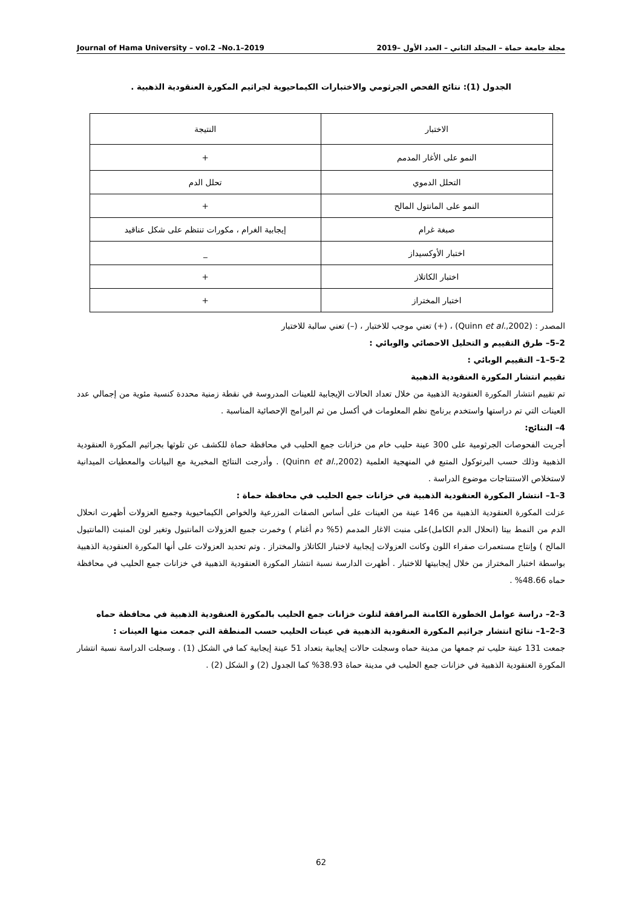مجلة جامعة حماة – المجلد الثاني – العدد الأول –2019 Journal of Hama University – vol.2 –No.1–2019
الجدول (1): نتائج الفحص الجرثومي والاختبارات الكيماحيوية لجراثيم المكورة العنقودية الذهبية .
| الاختبار | النتيجة |
| النمو على الأغار المدمم | + |
| التحلل الدموي | تحلل الدم |
| النمو على المانتول المالح | + |
| صبغة غرام | إيجابية الغرام ، مكورات تنتظم على شكل عناقيد |
| اختبار الأوكسيداز | _ |
| اختبار الكاتلاز | + |
| اختبار المختراز | + |
المصدر : (Quinn et al.,2002) ، (+) تعني موجب للاختبار ، (–) تعني سالبة للاختبار
2–5– طرق التقييم و التحليل الاحصائي والوبائي :
2–5–1– التقييم الوبائي :
تقييم انتشار المكورة العنقودية الذهبية
تم تقييم انتشار المكورة العنقودية الذهبية من خلال تعداد الحالات الإيجابية للعينات المدروسة في نقطة زمنية محددة كنسبة مئوية من إجمالي عدد العينات التي تم دراستها واستخدم برنامج نظم المعلومات في أكسل من ثم البرامج الإحصائية المناسبة .
4– النتائج:
أجريت الفحوصات الجرثومية على 300 عينة حليب خام من خزانات جمع الحليب في محافظة حماة للكشف عن تلوثها بجراثيم المكورة العنقودية الذهبية وذلك حسب البرتوكول المتبع في المنهجية العلمية (Quinn et al.,2002) . وأدرجت النتائج المخبرية مع البيانات والمعطيات الميدانية لاستخلاص الاستنتاجات موضوع الدراسة .
3–1– انتشار المكورة العنقودية الذهبية في خزانات جمع الحليب في محافظة حماة :
عزلت المكورة العنقودية الذهبية من 146 عينة من العينات على أساس الصفات المزرعية والخواص الكيماحيوية وجميع العزولات أظهرت انحلال الدم من النمط بيتا (انحلال الدم الكامل)على منبت الاغار المدمم (5% دم أغنام ) وخمرت جميع العزولات المانتيول وتغير لون المنبت (المانتيول المالح ) وإنتاج مستعمرات صفراء اللون وكانت العزولات إيجابية لاختبار الكاتلاز والمختراز . وتم تحديد العزولات على أنها المكورة العنقودية الذهبية بواسطة اختبار المختراز من خلال إيجابيتها للاختبار . أظهرت الدارسة نسبة انتشار المكورة العنقودية الذهبية في خزانات جمع الحليب في محافظة حماه 48.66% .
3–2– دراسة عوامل الخطورة الكامنة المرافقة لتلوث خزانات جمع الحليب بالمكورة العنقودية الذهبية في محافظة حماه
3–2–1– نتائج انتشار جراثيم المكورة العنقودية الذهبية في عينات الحليب حسب المنطقة التي جمعت منها العينات :
جمعت 131 عينة حليب تم جمعها من مدينة حماه وسجلت حالات إيجابية بتعداد 51 عينة إيجابية كما في الشكل (1) . وسجلت الدراسة نسبة انتشار المكورة العنقودية الذهبية في خزانات جمع الحليب في مدينة حماة 38.93% كما الجدول (2) و الشكل (2) .
62